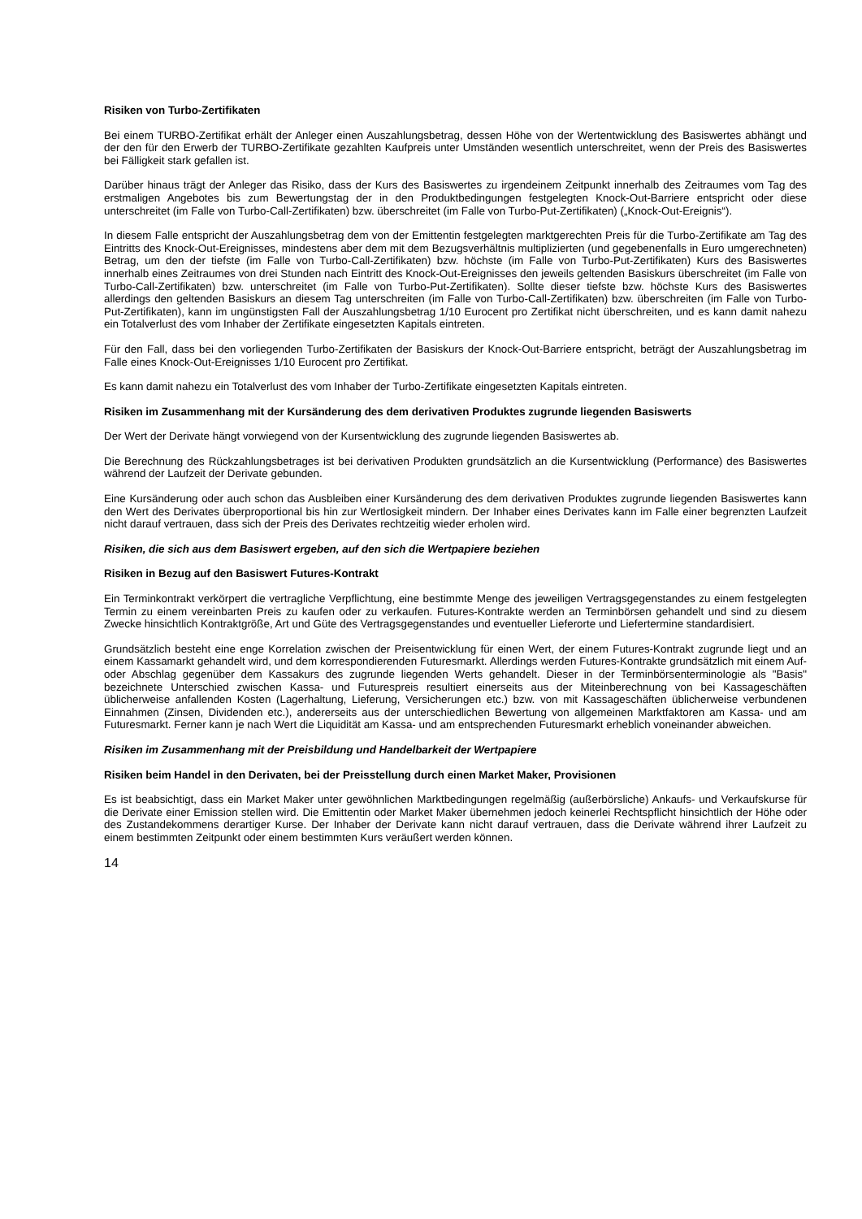Risiken von Turbo-Zertifikaten
Bei einem TURBO-Zertifikat erhält der Anleger einen Auszahlungsbetrag, dessen Höhe von der Wertentwicklung des Basiswertes abhängt und der den für den Erwerb der TURBO-Zertifikate gezahlten Kaufpreis unter Umständen wesentlich unterschreitet, wenn der Preis des Basiswertes bei Fälligkeit stark gefallen ist.
Darüber hinaus trägt der Anleger das Risiko, dass der Kurs des Basiswertes zu irgendeinem Zeitpunkt innerhalb des Zeitraumes vom Tag des erstmaligen Angebotes bis zum Bewertungstag der in den Produktbedingungen festgelegten Knock-Out-Barriere entspricht oder diese unterschreitet (im Falle von Turbo-Call-Zertifikaten) bzw. überschreitet (im Falle von Turbo-Put-Zertifikaten) („Knock-Out-Ereignis“).
In diesem Falle entspricht der Auszahlungsbetrag dem von der Emittentin festgelegten marktgerechten Preis für die Turbo-Zertifikate am Tag des Eintritts des Knock-Out-Ereignisses, mindestens aber dem mit dem Bezugsverhältnis multiplizierten (und gegebenenfalls in Euro umgerechneten) Betrag, um den der tiefste (im Falle von Turbo-Call-Zertifikaten) bzw. höchste (im Falle von Turbo-Put-Zertifikaten) Kurs des Basiswertes innerhalb eines Zeitraumes von drei Stunden nach Eintritt des Knock-Out-Ereignisses den jeweils geltenden Basiskurs überschreitet (im Falle von Turbo-Call-Zertifikaten) bzw. unterschreitet (im Falle von Turbo-Put-Zertifikaten). Sollte dieser tiefste bzw. höchste Kurs des Basiswertes allerdings den geltenden Basiskurs an diesem Tag unterschreiten (im Falle von Turbo-Call-Zertifikaten) bzw. überschreiten (im Falle von Turbo-Put-Zertifikaten), kann im ungünstigsten Fall der Auszahlungsbetrag 1/10 Eurocent pro Zertifikat nicht überschreiten, und es kann damit nahezu ein Totalverlust des vom Inhaber der Zertifikate eingesetzten Kapitals eintreten.
Für den Fall, dass bei den vorliegenden Turbo-Zertifikaten der Basiskurs der Knock-Out-Barriere entspricht, beträgt der Auszahlungsbetrag im Falle eines Knock-Out-Ereignisses 1/10 Eurocent pro Zertifikat.
Es kann damit nahezu ein Totalverlust des vom Inhaber der Turbo-Zertifikate eingesetzten Kapitals eintreten.
Risiken im Zusammenhang mit der Kursänderung des dem derivativen Produktes zugrunde liegenden Basiswerts
Der Wert der Derivate hängt vorwiegend von der Kursentwicklung des zugrunde liegenden Basiswertes ab.
Die Berechnung des Rückzahlungsbetrages ist bei derivativen Produkten grundsätzlich an die Kursentwicklung (Performance) des Basiswertes während der Laufzeit der Derivate gebunden.
Eine Kursänderung oder auch schon das Ausbleiben einer Kursänderung des dem derivativen Produktes zugrunde liegenden Basiswertes kann den Wert des Derivates überproportional bis hin zur Wertlosigkeit mindern. Der Inhaber eines Derivates kann im Falle einer begrenzten Laufzeit nicht darauf vertrauen, dass sich der Preis des Derivates rechtzeitig wieder erholen wird.
Risiken, die sich aus dem Basiswert ergeben, auf den sich die Wertpapiere beziehen
Risiken in Bezug auf den Basiswert Futures-Kontrakt
Ein Terminkontrakt verkörpert die vertragliche Verpflichtung, eine bestimmte Menge des jeweiligen Vertragsgegenstandes zu einem festgelegten Termin zu einem vereinbarten Preis zu kaufen oder zu verkaufen. Futures-Kontrakte werden an Terminbörsen gehandelt und sind zu diesem Zwecke hinsichtlich Kontraktgröße, Art und Güte des Vertragsgegenstandes und eventueller Lieferorte und Liefertermine standardisiert.
Grundsätzlich besteht eine enge Korrelation zwischen der Preisentwicklung für einen Wert, der einem Futures-Kontrakt zugrunde liegt und an einem Kassamarkt gehandelt wird, und dem korrespondierenden Futuresmarkt. Allerdings werden Futures-Kontrakte grundsätzlich mit einem Auf- oder Abschlag gegenüber dem Kassakurs des zugrunde liegenden Werts gehandelt. Dieser in der Terminbörsenterminologie als "Basis" bezeichnete Unterschied zwischen Kassa- und Futurespreis resultiert einerseits aus der Miteinberechnung von bei Kassageschäften üblicherweise anfallenden Kosten (Lagerhaltung, Lieferung, Versicherungen etc.) bzw. von mit Kassageschäften üblicherweise verbundenen Einnahmen (Zinsen, Dividenden etc.), andererseits aus der unterschiedlichen Bewertung von allgemeinen Marktfaktoren am Kassa- und am Futuresmarkt. Ferner kann je nach Wert die Liquidität am Kassa- und am entsprechenden Futuresmarkt erheblich voneinander abweichen.
Risiken im Zusammenhang mit der Preisbildung und Handelbarkeit der Wertpapiere
Risiken beim Handel in den Derivaten, bei der Preisstellung durch einen Market Maker, Provisionen
Es ist beabsichtigt, dass ein Market Maker unter gewöhnlichen Marktbedingungen regelmäßig (außerbörsliche) Ankaufs- und Verkaufskurse für die Derivate einer Emission stellen wird. Die Emittentin oder Market Maker übernehmen jedoch keinerlei Rechtspflicht hinsichtlich der Höhe oder des Zustandekommens derartiger Kurse. Der Inhaber der Derivate kann nicht darauf vertrauen, dass die Derivate während ihrer Laufzeit zu einem bestimmten Zeitpunkt oder einem bestimmten Kurs veräußert werden können.
14